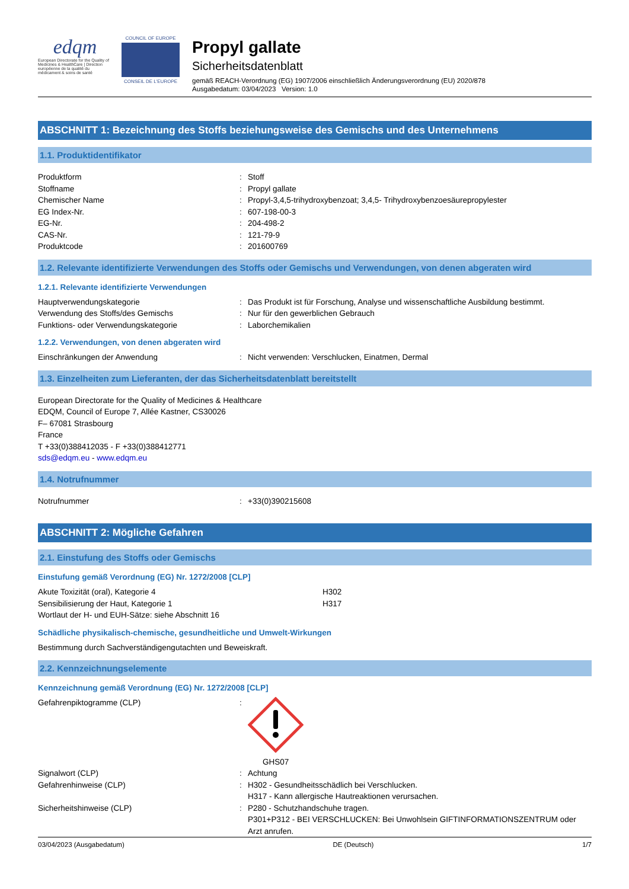edqm
European Directorate for the Quality of Medicines & HealthCare | Direction européenne de la qualité du médicament & soins de santé
COUNCIL OF EUROPE
CONSEIL DE L'EUROPE
Propyl gallate
Sicherheitsdatenblatt
gemäß REACH-Verordnung (EG) 1907/2006 einschließlich Änderungsverordnung (EU) 2020/878
Ausgabedatum: 03/04/2023 Version: 1.0
ABSCHNITT 1: Bezeichnung des Stoffs beziehungsweise des Gemischs und des Unternehmens
1.1. Produktidentifikator
Produktform: Stoff
Stoffname: Propyl gallate
Chemischer Name: Propyl-3,4,5-trihydroxybenzoat; 3,4,5- Trihydroxybenzoesäurepropylester
EG Index-Nr.: 607-198-00-3
EG-Nr.: 204-498-2
CAS-Nr.: 121-79-9
Produktcode: 201600769
1.2. Relevante identifizierte Verwendungen des Stoffs oder Gemischs und Verwendungen, von denen abgeraten wird
1.2.1. Relevante identifizierte Verwendungen
Hauptverwendungskategorie: Das Produkt ist für Forschung, Analyse und wissenschaftliche Ausbildung bestimmt.
Verwendung des Stoffs/des Gemischs: Nur für den gewerblichen Gebrauch
Funktions- oder Verwendungskategorie: Laborchemikalien
1.2.2. Verwendungen, von denen abgeraten wird
Einschränkungen der Anwendung: Nicht verwenden: Verschlucken, Einatmen, Dermal
1.3. Einzelheiten zum Lieferanten, der das Sicherheitsdatenblatt bereitstellt
European Directorate for the Quality of Medicines & Healthcare
EDQM, Council of Europe 7, Allée Kastner, CS30026
F– 67081 Strasbourg
France
T +33(0)388412035 - F +33(0)388412771
sds@edqm.eu - www.edqm.eu
1.4. Notrufnummer
Notrufnummer: +33(0)390215608
ABSCHNITT 2: Mögliche Gefahren
2.1. Einstufung des Stoffs oder Gemischs
Einstufung gemäß Verordnung (EG) Nr. 1272/2008 [CLP]
Akute Toxizität (oral), Kategorie 4 H302
Sensibilisierung der Haut, Kategorie 1 H317
Wortlaut der H- und EUH-Sätze: siehe Abschnitt 16
Schädliche physikalisch-chemische, gesundheitliche und Umwelt-Wirkungen
Bestimmung durch Sachverständigengutachten und Beweiskraft.
2.2. Kennzeichnungselemente
Kennzeichnung gemäß Verordnung (EG) Nr. 1272/2008 [CLP]
Gefahrenpiktogramme (CLP):
GHS07
Signalwort (CLP): Achtung
Gefahrenhinweise (CLP): H302 - Gesundheitsschädlich bei Verschlucken.
H317 - Kann allergische Hautreaktionen verursachen.
Sicherheitshinweise (CLP): P280 - Schutzhandschuhe tragen.
P301+P312 - BEI VERSCHLUCKEN: Bei Unwohlsein GIFTINFORMATIONSZENTRUM oder Arzt anrufen.
03/04/2023 (Ausgabedatum) DE (Deutsch) 1/7